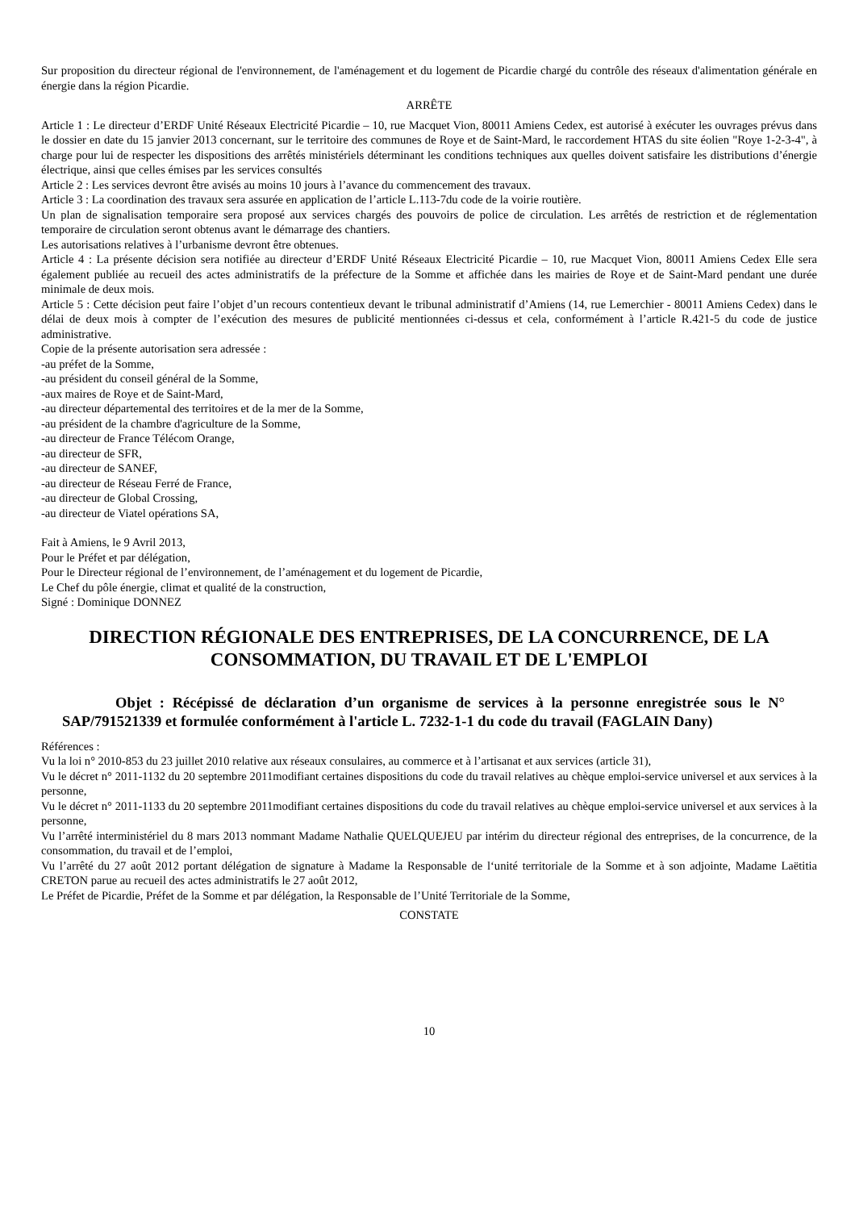Sur proposition du directeur régional de l'environnement, de l'aménagement et du logement de Picardie chargé du contrôle des réseaux d'alimentation générale en énergie dans la région Picardie.
ARRÊTE
Article 1 : Le directeur d’ERDF Unité Réseaux Electricité Picardie – 10, rue Macquet Vion, 80011 Amiens Cedex, est autorisé à exécuter les ouvrages prévus dans le dossier en date du 15 janvier 2013 concernant, sur le territoire des communes de Roye et de Saint-Mard, le raccordement HTAS du site éolien "Roye 1-2-3-4", à charge pour lui de respecter les dispositions des arrêtés ministériels déterminant les conditions techniques aux quelles doivent satisfaire les distributions d’énergie électrique, ainsi que celles émises par les services consultés
Article 2 : Les services devront être avisés au moins 10 jours à l’avance du commencement des travaux.
Article 3 : La coordination des travaux sera assurée en application de l’article L.113-7du code de la voirie routière.
Un plan de signalisation temporaire sera proposé aux services chargés des pouvoirs de police de circulation. Les arrêtés de restriction et de réglementation temporaire de circulation seront obtenus avant le démarrage des chantiers.
Les autorisations relatives à l’urbanisme devront être obtenues.
Article 4 : La présente décision sera notifiée au directeur d’ERDF Unité Réseaux Electricité Picardie – 10, rue Macquet Vion, 80011 Amiens Cedex Elle sera également publiée au recueil des actes administratifs de la préfecture de la Somme et affichée dans les mairies de Roye et de Saint-Mard pendant une durée minimale de deux mois.
Article 5 : Cette décision peut faire l’objet d’un recours contentieux devant le tribunal administratif d’Amiens (14, rue Lemerchier - 80011 Amiens Cedex) dans le délai de deux mois à compter de l’exécution des mesures de publicité mentionnées ci-dessus et cela, conformément à l’article R.421-5 du code de justice administrative.
Copie de la présente autorisation sera adressée :
-au préfet de la Somme,
-au président du conseil général de la Somme,
-aux maires de Roye et de Saint-Mard,
-au directeur départemental des territoires et de la mer de la Somme,
-au président de la chambre d'agriculture de la Somme,
-au directeur de France Télécom Orange,
-au directeur de SFR,
-au directeur de SANEF,
-au directeur de Réseau Ferré de France,
-au directeur de Global Crossing,
-au directeur de Viatel opérations SA,
Fait à Amiens, le 9 Avril 2013,
Pour le Préfet et par délégation,
Pour le Directeur régional de l’environnement, de l’aménagement et du logement de Picardie,
Le Chef du pôle énergie, climat et qualité de la construction,
Signé : Dominique DONNEZ
DIRECTION RÉGIONALE DES ENTREPRISES, DE LA CONCURRENCE, DE LA CONSOMMATION, DU TRAVAIL ET DE L'EMPLOI
Objet : Récépissé de déclaration d’un organisme de services à la personne enregistrée sous le N° SAP/791521339 et formulée conformément à l'article L. 7232-1-1 du code du travail (FAGLAIN Dany)
Références :
Vu la loi n° 2010-853 du 23 juillet 2010 relative aux réseaux consulaires, au commerce et à l’artisanat et aux services (article 31),
Vu le décret n° 2011-1132 du 20 septembre 2011modifiant certaines dispositions du code du travail relatives au chèque emploi-service universel et aux services à la personne,
Vu le décret n° 2011-1133 du 20 septembre 2011modifiant certaines dispositions du code du travail relatives au chèque emploi-service universel et aux services à la personne,
Vu l’arrêté interministériel du 8 mars 2013 nommant Madame Nathalie QUELQUEJEU par intérim du directeur régional des entreprises, de la concurrence, de la consommation, du travail et de l’emploi,
Vu l’arrêté du 27 août 2012 portant délégation de signature à Madame la Responsable de l‘unité territoriale de la Somme et à son adjointe, Madame Laëtitia CRETON parue au recueil des actes administratifs le 27 août 2012,
Le Préfet de Picardie, Préfet de la Somme et par délégation, la Responsable de l’Unité Territoriale de la Somme,
CONSTATE
10